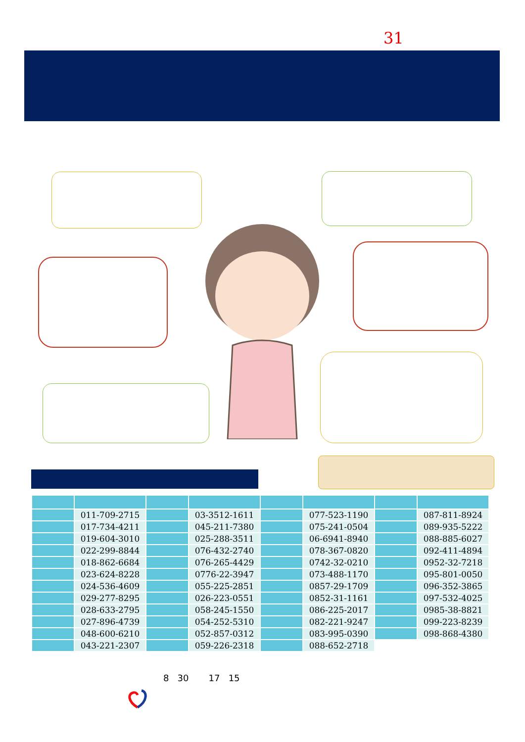31
| | 011-709-2715 | | 03-3512-1611 | | 077-523-1190 | | 087-811-8924 |
| | 017-734-4211 | | 045-211-7380 | | 075-241-0504 | | 089-935-5222 |
| | 019-604-3010 | | 025-288-3511 | | 06-6941-8940 | | 088-885-6027 |
| | 022-299-8844 | | 076-432-2740 | | 078-367-0820 | | 092-411-4894 |
| | 018-862-6684 | | 076-265-4429 | | 0742-32-0210 | | 0952-32-7218 |
| | 023-624-8228 | | 0776-22-3947 | | 073-488-1170 | | 095-801-0050 |
| | 024-536-4609 | | 055-225-2851 | | 0857-29-1709 | | 096-352-3865 |
| | 029-277-8295 | | 026-223-0551 | | 0852-31-1161 | | 097-532-4025 |
| | 028-633-2795 | | 058-245-1550 | | 086-225-2017 | | 0985-38-8821 |
| | 027-896-4739 | | 054-252-5310 | | 082-221-9247 | | 099-223-8239 |
| | 048-600-6210 | | 052-857-0312 | | 083-995-0390 | | 098-868-4380 |
| | 043-221-2307 | | 059-226-2318 | | 088-652-2718 | | |
8 30 17 15